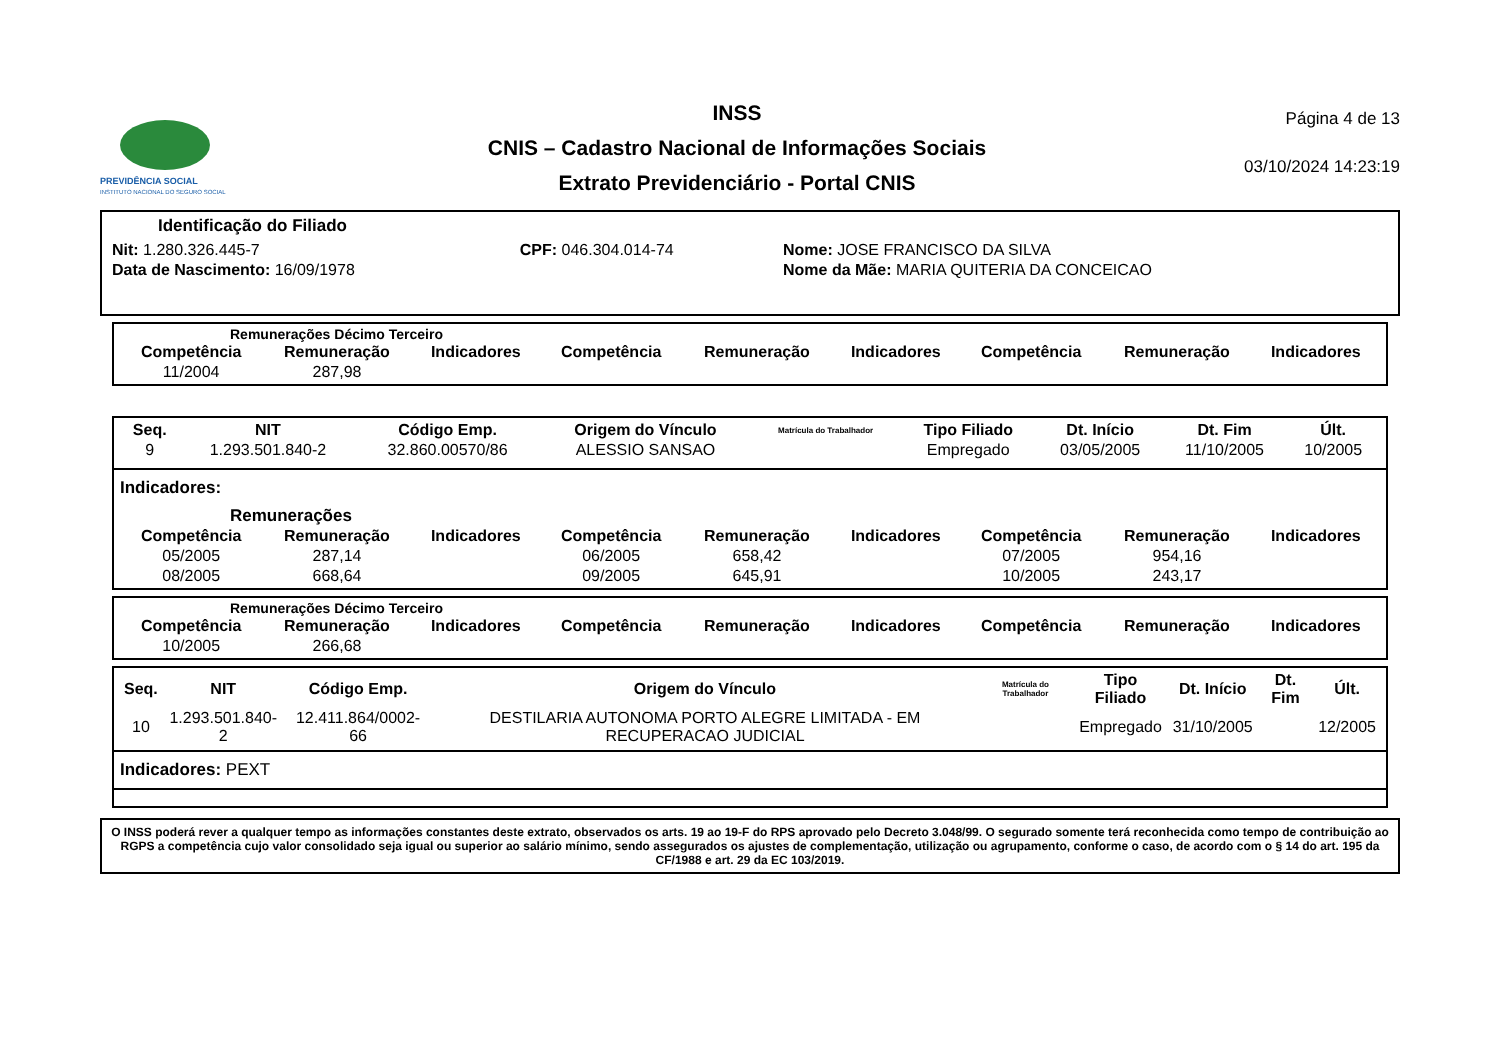PREVIDÊNCIA SOCIAL
INSTITUTO NACIONAL DO SEGURO SOCIAL
INSS
CNIS – Cadastro Nacional de Informações Sociais
Extrato Previdenciário - Portal CNIS
Página 4 de 13
03/10/2024 14:23:19
Identificação do Filiado
| Nit: 1.280.326.445-7 | CPF: 046.304.014-74 | Nome: JOSE FRANCISCO DA SILVA |
| Data de Nascimento: 16/09/1978 | | Nome da Mãe: MARIA QUITERIA DA CONCEICAO |
Remunerações Décimo Terceiro
| Competência | Remuneração | Indicadores | Competência | Remuneração | Indicadores | Competência | Remuneração | Indicadores |
| --- | --- | --- | --- | --- | --- | --- | --- | --- |
| 11/2004 | 287,98 | | | | | | | |
| Seq. | NIT | Código Emp. | Origem do Vínculo | Matrícula do Trabalhador | Tipo Filiado | Dt. Início | Dt. Fim | Últ. |
| --- | --- | --- | --- | --- | --- | --- | --- | --- |
| 9 | 1.293.501.840-2 | 32.860.00570/86 | ALESSIO SANSAO | | Empregado | 03/05/2005 | 11/10/2005 | 10/2005 |
Indicadores:
Remunerações
| Competência | Remuneração | Indicadores | Competência | Remuneração | Indicadores | Competência | Remuneração | Indicadores |
| --- | --- | --- | --- | --- | --- | --- | --- | --- |
| 05/2005 | 287,14 | | 06/2005 | 658,42 | | 07/2005 | 954,16 | |
| 08/2005 | 668,64 | | 09/2005 | 645,91 | | 10/2005 | 243,17 | |
Remunerações Décimo Terceiro
| Competência | Remuneração | Indicadores | Competência | Remuneração | Indicadores | Competência | Remuneração | Indicadores |
| --- | --- | --- | --- | --- | --- | --- | --- | --- |
| 10/2005 | 266,68 | | | | | | | |
| Seq. | NIT | Código Emp. | Origem do Vínculo | Matrícula do Trabalhador | Tipo Filiado | Dt. Início | Dt. Fim | Últ. |
| --- | --- | --- | --- | --- | --- | --- | --- | --- |
| 10 | 1.293.501.840-2 | 12.411.864/0002-66 | DESTILARIA AUTONOMA PORTO ALEGRE LIMITADA - EM RECUPERACAO JUDICIAL | | Empregado | 31/10/2005 | | 12/2005 |
Indicadores: PEXT
O INSS poderá rever a qualquer tempo as informações constantes deste extrato, observados os arts. 19 ao 19-F do RPS aprovado pelo Decreto 3.048/99. O segurado somente terá reconhecida como tempo de contribuição ao RGPS a competência cujo valor consolidado seja igual ou superior ao salário mínimo, sendo assegurados os ajustes de complementação, utilização ou agrupamento, conforme o caso, de acordo com o § 14 do art. 195 da CF/1988 e art. 29 da EC 103/2019.